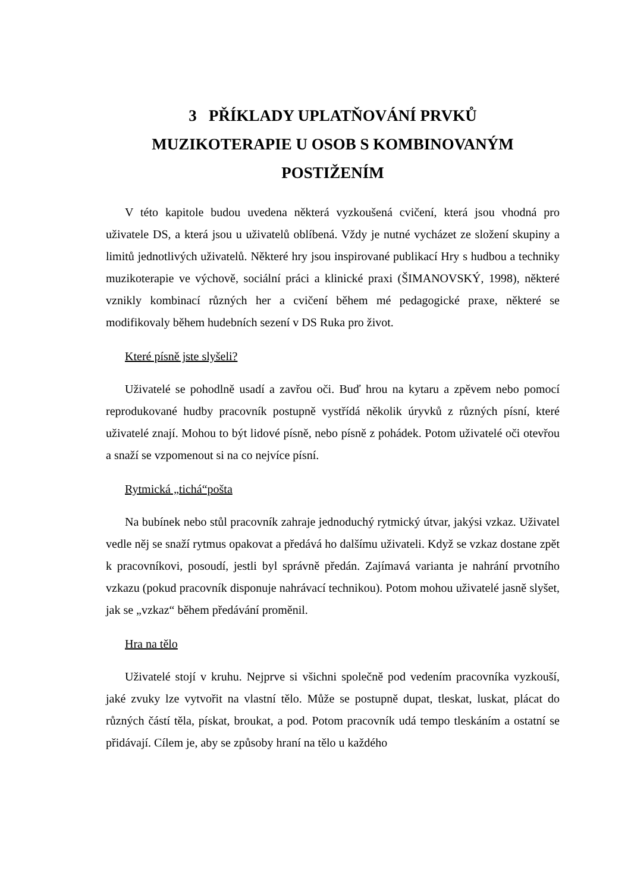3 PŘÍKLADY UPLATŇOVÁNÍ PRVKŮ
MUZIKOTERAPIE U OSOB S KOMBINOVANÝM
POSTIŽENÍM
V této kapitole budou uvedena některá vyzkoušená cvičení, která jsou vhodná pro uživatele DS, a která jsou u uživatelů oblíbená. Vždy je nutné vycházet ze složení skupiny a limitů jednotlivých uživatelů. Některé hry jsou inspirované publikací Hry s hudbou a techniky muzikoterapie ve výchově, sociální práci a klinické praxi (ŠIMANOVSKÝ, 1998), některé vznikly kombinací různých her a cvičení během mé pedagogické praxe, některé se modifikovaly během hudebních sezení v DS Ruka pro život.
Které písně jste slyšeli?
Uživatelé se pohodlně usadí a zavřou oči. Buď hrou na kytaru a zpěvem nebo pomocí reprodukované hudby pracovník postupně vystřídá několik úryvků z různých písní, které uživatelé znají. Mohou to být lidové písně, nebo písně z pohádek. Potom uživatelé oči otevřou a snaží se vzpomenout si na co nejvíce písní.
Rytmická „tichá“pošta
Na bubínek nebo stůl pracovník zahraje jednoduchý rytmický útvar, jakýsi vzkaz. Uživatel vedle něj se snaží rytmus opakovat a předává ho dalšímu uživateli. Když se vzkaz dostane zpět k pracovníkovi, posoudí, jestli byl správně předán. Zajímavá varianta je nahrání prvotního vzkazu (pokud pracovník disponuje nahrávací technikou). Potom mohou uživatelé jasně slyšet, jak se „vzkaz“ během předávání proměnil.
Hra na tělo
Uživatelé stojí v kruhu. Nejprve si všichni společně pod vedením pracovníka vyzkouší, jaké zvuky lze vytvořit na vlastní tělo. Může se postupně dupat, tleskat, luskat, plácat do různých částí těla, pískat, broukat, a pod. Potom pracovník udá tempo tleskáním a ostatní se přidávají. Cílem je, aby se způsoby hraní na tělo u každého